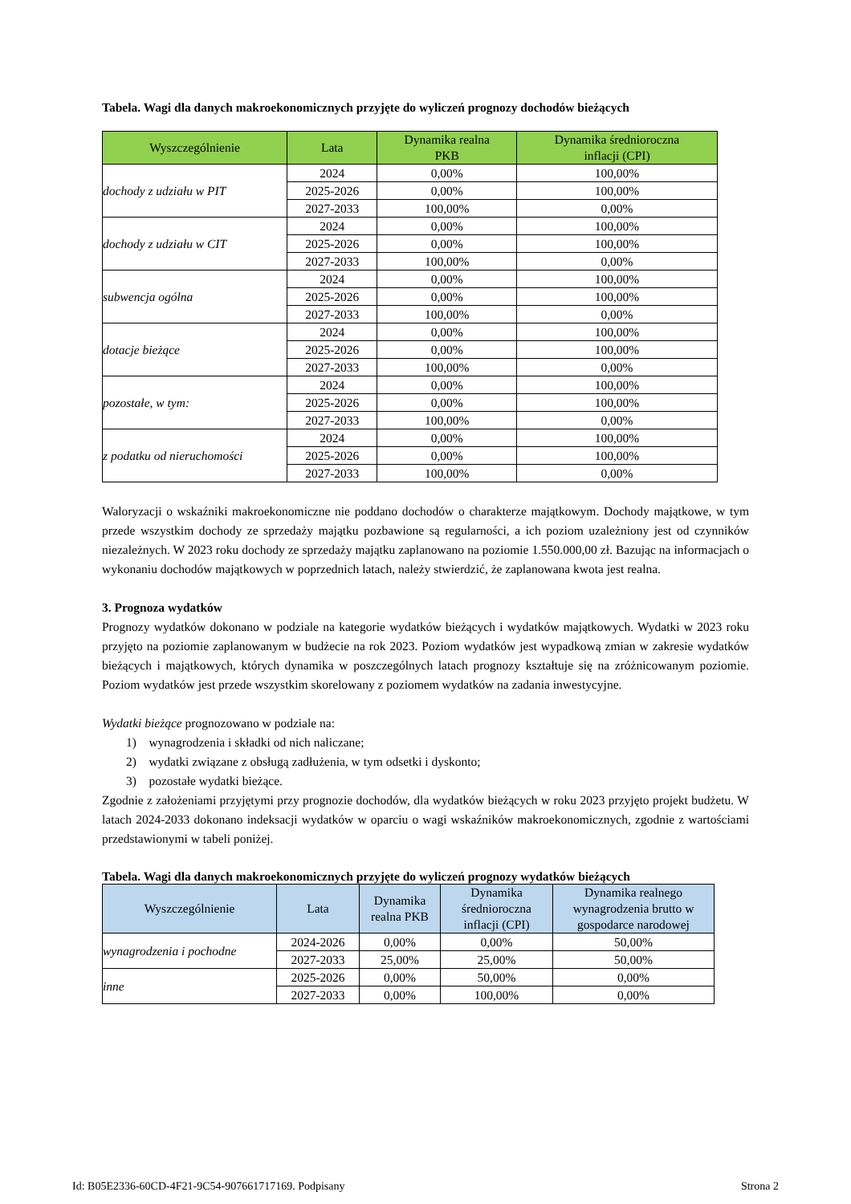Tabela. Wagi dla danych makroekonomicznych przyjęte do wyliczeń prognozy dochodów bieżących
| Wyszczególnienie | Lata | Dynamika realna PKB | Dynamika średnioroczna inflacji (CPI) |
| --- | --- | --- | --- |
| dochody z udziału w PIT | 2024 | 0,00% | 100,00% |
| | 2025-2026 | 0,00% | 100,00% |
| | 2027-2033 | 100,00% | 0,00% |
| dochody z udziału w CIT | 2024 | 0,00% | 100,00% |
| | 2025-2026 | 0,00% | 100,00% |
| | 2027-2033 | 100,00% | 0,00% |
| subwencja ogólna | 2024 | 0,00% | 100,00% |
| | 2025-2026 | 0,00% | 100,00% |
| | 2027-2033 | 100,00% | 0,00% |
| dotacje bieżące | 2024 | 0,00% | 100,00% |
| | 2025-2026 | 0,00% | 100,00% |
| | 2027-2033 | 100,00% | 0,00% |
| pozostałe, w tym: | 2024 | 0,00% | 100,00% |
| | 2025-2026 | 0,00% | 100,00% |
| | 2027-2033 | 100,00% | 0,00% |
| z podatku od nieruchomości | 2024 | 0,00% | 100,00% |
| | 2025-2026 | 0,00% | 100,00% |
| | 2027-2033 | 100,00% | 0,00% |
Waloryzacji o wskaźniki makroekonomiczne nie poddano dochodów o charakterze majątkowym. Dochody majątkowe, w tym przede wszystkim dochody ze sprzedaży majątku pozbawione są regularności, a ich poziom uzależniony jest od czynników niezależnych. W 2023 roku dochody ze sprzedaży majątku zaplanowano na poziomie 1.550.000,00 zł. Bazując na informacjach o wykonaniu dochodów majątkowych w poprzednich latach, należy stwierdzić, że zaplanowana kwota jest realna.
3. Prognoza wydatków
Prognozy wydatków dokonano w podziale na kategorie wydatków bieżących i wydatków majątkowych. Wydatki w 2023 roku przyjęto na poziomie zaplanowanym w budżecie na rok 2023. Poziom wydatków jest wypadkową zmian w zakresie wydatków bieżących i majątkowych, których dynamika w poszczególnych latach prognozy kształtuje się na zróżnicowanym poziomie. Poziom wydatków jest przede wszystkim skorelowany z poziomem wydatków na zadania inwestycyjne.
Wydatki bieżące prognozowano w podziale na:
1) wynagrodzenia i składki od nich naliczane;
2) wydatki związane z obsługą zadłużenia, w tym odsetki i dyskonto;
3) pozostałe wydatki bieżące.
Zgodnie z założeniami przyjętymi przy prognozie dochodów, dla wydatków bieżących w roku 2023 przyjęto projekt budżetu. W latach 2024-2033 dokonano indeksacji wydatków w oparciu o wagi wskaźników makroekonomicznych, zgodnie z wartościami przedstawionymi w tabeli poniżej.
Tabela. Wagi dla danych makroekonomicznych przyjęte do wyliczeń prognozy wydatków bieżących
| Wyszczególnienie | Lata | Dynamika realna PKB | Dynamika średnioroczna inflacji (CPI) | Dynamika realnego wynagrodzenia brutto w gospodarce narodowej |
| --- | --- | --- | --- | --- |
| wynagrodzenia i pochodne | 2024-2026 | 0,00% | 0,00% | 50,00% |
| | 2027-2033 | 25,00% | 25,00% | 50,00% |
| inne | 2025-2026 | 0,00% | 50,00% | 0,00% |
| | 2027-2033 | 0,00% | 100,00% | 0,00% |
Id: B05E2336-60CD-4F21-9C54-907661717169. Podpisany Strona 2